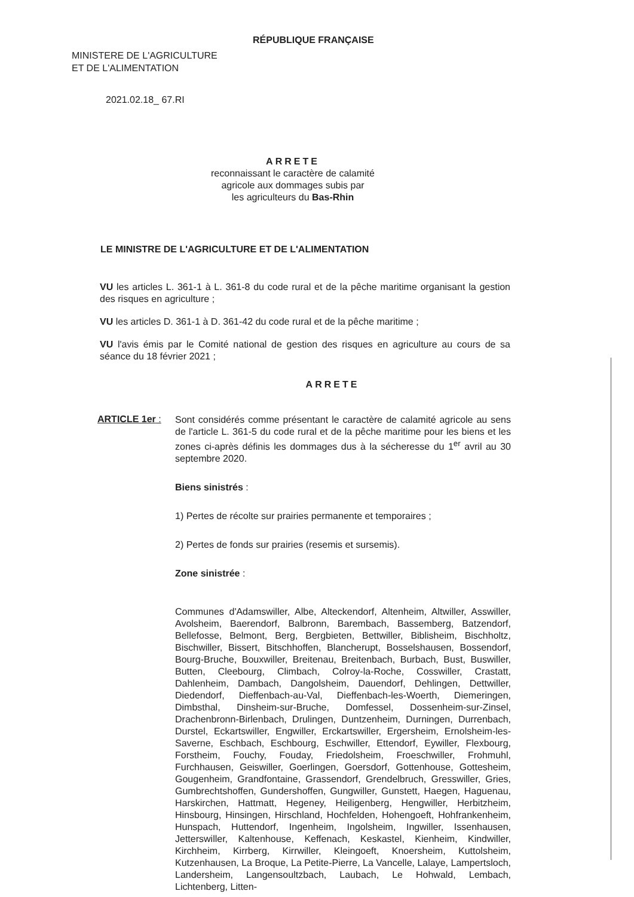RÉPUBLIQUE FRANÇAISE
MINISTERE DE L'AGRICULTURE
ET DE L'ALIMENTATION
2021.02.18_ 67.RI
ARRETE
reconnaissant le caractère de calamité
agricole aux dommages subis par
les agriculteurs du Bas-Rhin
LE MINISTRE DE L'AGRICULTURE ET DE L'ALIMENTATION
VU les articles L. 361-1 à L. 361-8 du code rural et de la pêche maritime organisant la gestion des risques en agriculture ;
VU les articles D. 361-1 à D. 361-42 du code rural et de la pêche maritime ;
VU l'avis émis par le Comité national de gestion des risques en agriculture au cours de sa séance du 18 février 2021 ;
ARRETE
ARTICLE 1er :
Sont considérés comme présentant le caractère de calamité agricole au sens de l'article L. 361-5 du code rural et de la pêche maritime pour les biens et les zones ci-après définis les dommages dus à la sécheresse du 1<sup>er</sup> avril au 30 septembre 2020.
Biens sinistrés :
1) Pertes de récolte sur prairies permanente et temporaires ;
2) Pertes de fonds sur prairies (resemis et sursemis).
Zone sinistrée :
Communes d'Adamswiller, Albe, Alteckendorf, Altenheim, Altwiller, Asswiller, Avolsheim, Baerendorf, Balbronn, Barembach, Bassemberg, Batzendorf, Bellefosse, Belmont, Berg, Bergbieten, Bettwiller, Biblisheim, Bischholtz, Bischwiller, Bissert, Bitschhoffen, Blancherupt, Bosselshausen, Bossendorf, Bourg-Bruche, Bouxwiller, Breitenau, Breitenbach, Burbach, Bust, Buswiller, Butten, Cleebourg, Climbach, Colroy-la-Roche, Cosswiller, Crastatt, Dahlenheim, Dambach, Dangolsheim, Dauendorf, Dehlingen, Dettwiller, Diedendorf, Dieffenbach-au-Val, Dieffenbach-les-Woerth, Diemeringen, Dimbsthal, Dinsheim-sur-Bruche, Domfessel, Dossenheim-sur-Zinsel, Drachenbronn-Birlenbach, Drulingen, Duntzenheim, Durningen, Durrenbach, Durstel, Eckartswiller, Engwiller, Erckartswiller, Ergersheim, Ernolsheim-les-Saverne, Eschbach, Eschbourg, Eschwiller, Ettendorf, Eywiller, Flexbourg, Forstheim, Fouchy, Fouday, Friedolsheim, Froeschwiller, Frohmuhl, Furchhausen, Geiswiller, Goerlingen, Goersdorf, Gottenhouse, Gottesheim, Gougenheim, Grandfontaine, Grassendorf, Grendelbruch, Gresswiller, Gries, Gumbrechtshoffen, Gundershoffen, Gungwiller, Gunstett, Haegen, Haguenau, Harskirchen, Hattmatt, Hegeney, Heiligenberg, Hengwiller, Herbitzheim, Hinsbourg, Hinsingen, Hirschland, Hochfelden, Hohengoeft, Hohfrankenheim, Hunspach, Huttendorf, Ingenheim, Ingolsheim, Ingwiller, Issenhausen, Jetterswiller, Kaltenhouse, Keffenach, Keskastel, Kienheim, Kindwiller, Kirchheim, Kirrberg, Kirrwiller, Kleingoeft, Knoersheim, Kuttolsheim, Kutzenhausen, La Broque, La Petite-Pierre, La Vancelle, Lalaye, Lampertsloch, Landersheim, Langensoultzbach, Laubach, Le Hohwald, Lembach, Lichtenberg, Litten-